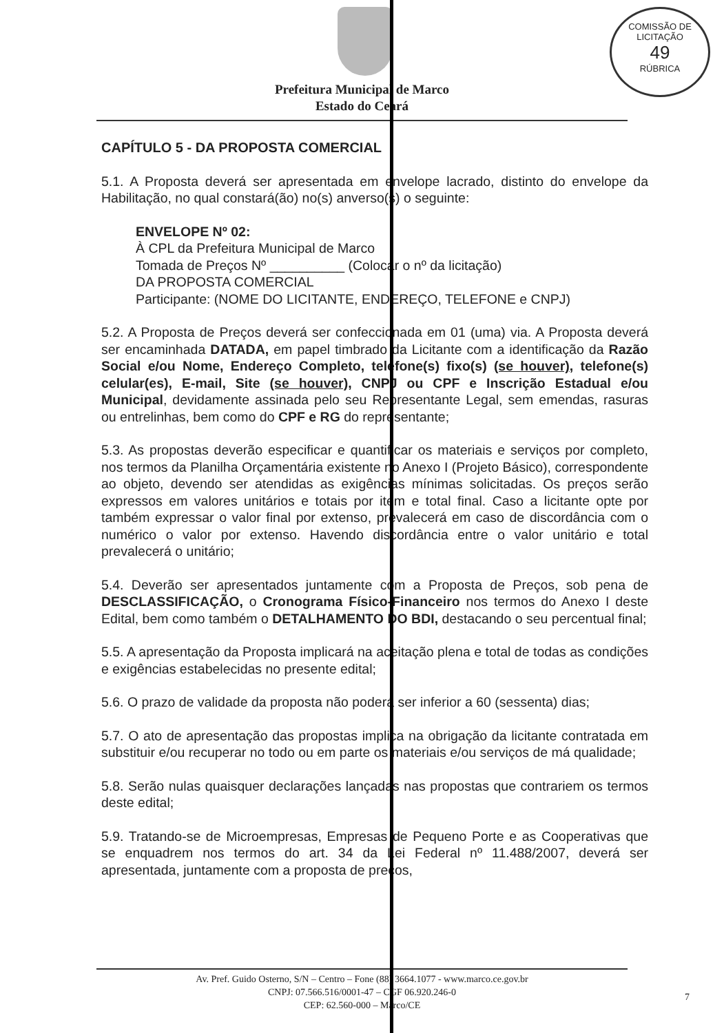COMISSÃO DE LICITAÇÃO
49
RÚBRICA
Prefeitura Municipal de Marco
Estado do Ceará
CAPÍTULO 5 - DA PROPOSTA COMERCIAL
5.1. A Proposta deverá ser apresentada em envelope lacrado, distinto do envelope da Habilitação, no qual constará(ão) no(s) anverso(s) o seguinte:
ENVELOPE Nº 02:
À CPL da Prefeitura Municipal de Marco
Tomada de Preços Nº __________ (Colocar o nº da licitação)
DA PROPOSTA COMERCIAL
Participante: (NOME DO LICITANTE, ENDEREÇO, TELEFONE e CNPJ)
5.2. A Proposta de Preços deverá ser confeccionada em 01 (uma) via. A Proposta deverá ser encaminhada DATADA, em papel timbrado da Licitante com a identificação da Razão Social e/ou Nome, Endereço Completo, telefone(s) fixo(s) (se houver), telefone(s) celular(es), E-mail, Site (se houver), CNPJ ou CPF e Inscrição Estadual e/ou Municipal, devidamente assinada pelo seu Representante Legal, sem emendas, rasuras ou entrelinhas, bem como do CPF e RG do representante;
5.3. As propostas deverão especificar e quantificar os materiais e serviços por completo, nos termos da Planilha Orçamentária existente no Anexo I (Projeto Básico), correspondente ao objeto, devendo ser atendidas as exigências mínimas solicitadas. Os preços serão expressos em valores unitários e totais por item e total final. Caso a licitante opte por também expressar o valor final por extenso, prevalecerá em caso de discordância com o numérico o valor por extenso. Havendo discordância entre o valor unitário e total prevalecerá o unitário;
5.4. Deverão ser apresentados juntamente com a Proposta de Preços, sob pena de DESCLASSIFICAÇÃO, o Cronograma Físico-Financeiro nos termos do Anexo I deste Edital, bem como também o DETALHAMENTO DO BDI, destacando o seu percentual final;
5.5. A apresentação da Proposta implicará na aceitação plena e total de todas as condições e exigências estabelecidas no presente edital;
5.6. O prazo de validade da proposta não poderá ser inferior a 60 (sessenta) dias;
5.7. O ato de apresentação das propostas implica na obrigação da licitante contratada em substituir e/ou recuperar no todo ou em parte os materiais e/ou serviços de má qualidade;
5.8. Serão nulas quaisquer declarações lançadas nas propostas que contrariem os termos deste edital;
5.9. Tratando-se de Microempresas, Empresas de Pequeno Porte e as Cooperativas que se enquadrem nos termos do art. 34 da Lei Federal nº 11.488/2007, deverá ser apresentada, juntamente com a proposta de preços,
Av. Pref. Guido Osterno, S/N – Centro – Fone (88) 3664.1077 - www.marco.ce.gov.br
CNPJ: 07.566.516/0001-47 – CGF 06.920.246-0
CEP: 62.560-000 – Marco/CE
7